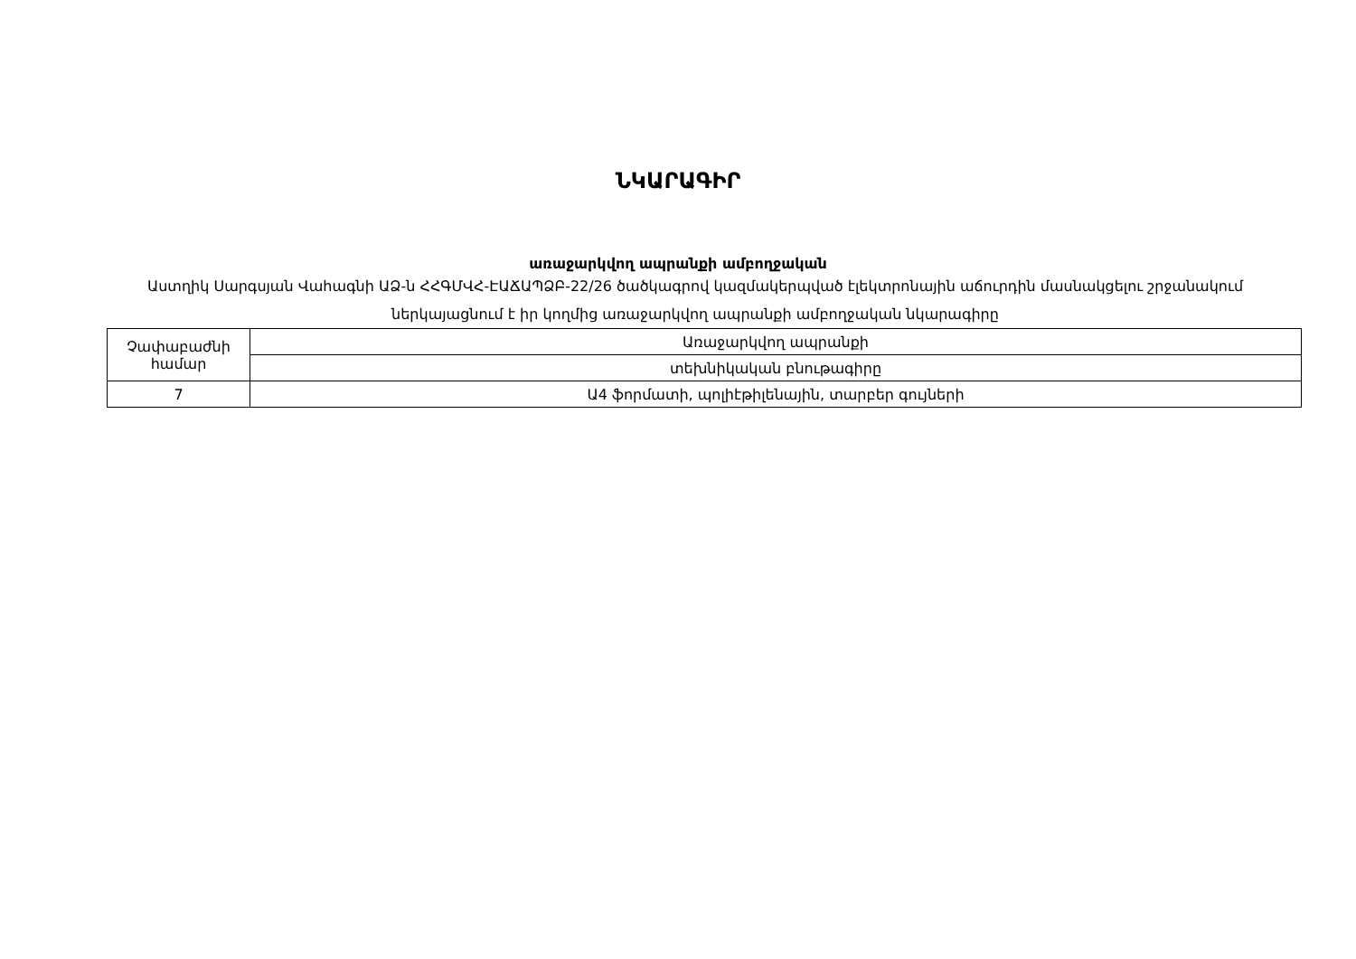ՆԿԱՐԱԳԻՐ
առաջարկվող ապրանքի ամբողջական
Աստղիկ Սարգսյան Վահագնի ԱՁ-ն ՀՀԳՄՎՀ-ԷԱՃԱՊՁԲ-22/26 ծածկագրով կազմակերպված էլեկտրոնային աճուրդին մասնակցելու շրջանակում ներկայացնում է իր կողմից առաջարկվող ապրանքի ամբողջական նկարագիրը
| Չափաբաժնի համար | Առաջարկվող ապրանքի |
| | տեխնիկական բնութագիրը |
| 7 | Ա4 ֆորմատի, պոլիէթիլենային, տարբեր գույների |